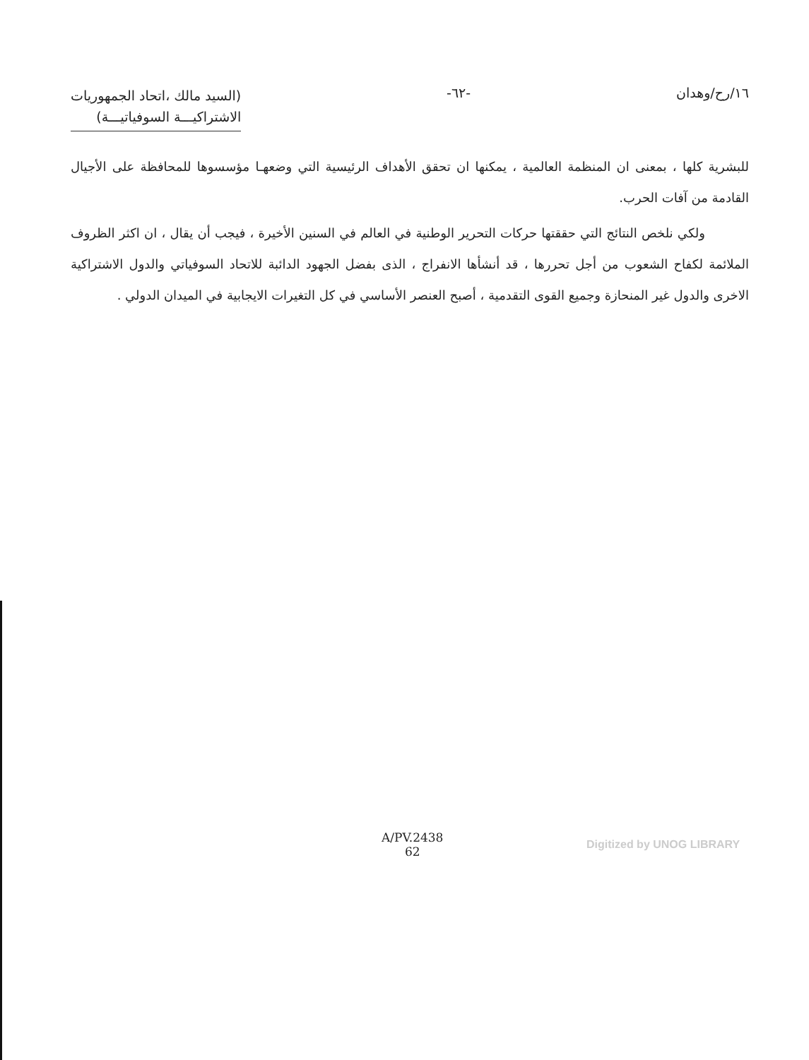١٦/رح/وهدان -٦٢-
(السيد مالك ،اتحاد الجمهوريات
الاشتراكيـــة السوفياتيـــة)
للبشرية كلها ، بمعنى ان المنظمة العالمية ، يمكنها ان تحقق الأهداف الرئيسية التي وضعهـا مؤسسوها للمحافظة على الأجيال القادمة من آفات الحرب.
ولكي نلخص النتائج التي حققتها حركات التحرير الوطنية في العالم في السنين الأخيرة ، فيجب أن يقال ، ان اكثر الظروف الملائمة لكفاح الشعوب من أجل تحررها ، قد أنشأها الانفراج ، الذى بفضل الجهود الدائبة للاتحاد السوفياتي والدول الاشتراكية الاخرى والدول غير المنحازة وجميع القوى التقدمية ، أصبح العنصر الأساسي في كل التغيرات الايجابية في الميدان الدولي .
A/PV.2438
62
Digitized by UNOG LIBRARY